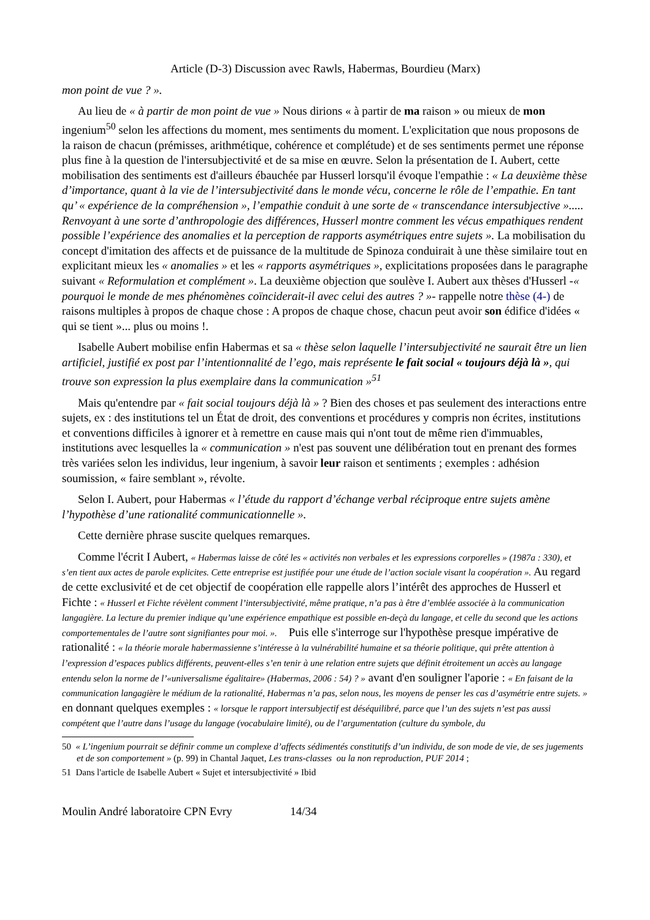Article (D-3) Discussion avec Rawls, Habermas, Bourdieu (Marx)
mon point de vue ? ».
Au lieu de « à partir de mon point de vue » Nous dirions « à partir de ma raison » ou mieux de mon ingenium<sup>50</sup> selon les affections du moment, mes sentiments du moment. L'explicitation que nous proposons de la raison de chacun (prémisses, arithmétique, cohérence et complétude) et de ses sentiments permet une réponse plus fine à la question de l'intersubjectivité et de sa mise en œuvre. Selon la présentation de I. Aubert, cette mobilisation des sentiments est d'ailleurs ébauchée par Husserl lorsqu'il évoque l'empathie : « La deuxième thèse d’importance, quant à la vie de l’intersubjectivité dans le monde vécu, concerne le rôle de l’empathie. En tant qu’ « expérience de la compréhension », l’empathie conduit à une sorte de « transcendance intersubjective »..... Renvoyant à une sorte d’anthropologie des différences, Husserl montre comment les vécus empathiques rendent possible l’expérience des anomalies et la perception de rapports asymétriques entre sujets ». La mobilisation du concept d'imitation des affects et de puissance de la multitude de Spinoza conduirait à une thèse similaire tout en explicitant mieux les « anomalies » et les « rapports asymétriques », explicitations proposées dans le paragraphe suivant « Reformulation et complément ». La deuxième objection que soulève I. Aubert aux thèses d'Husserl -« pourquoi le monde de mes phénomènes coïnciderait-il avec celui des autres ? »- rappelle notre thèse (4-) de raisons multiples à propos de chaque chose : A propos de chaque chose, chacun peut avoir son édifice d'idées « qui se tient »... plus ou moins !.
Isabelle Aubert mobilise enfin Habermas et sa « thèse selon laquelle l’intersubjectivité ne saurait être un lien artificiel, justifié ex post par l’intentionnalité de l’ego, mais représente le fait social « toujours déjà là », qui trouve son expression la plus exemplaire dans la communication »<sup>51</sup>
Mais qu'entendre par « fait social toujours déjà là » ? Bien des choses et pas seulement des interactions entre sujets, ex : des institutions tel un État de droit, des conventions et procédures y compris non écrites, institutions et conventions difficiles à ignorer et à remettre en cause mais qui n'ont tout de même rien d'immuables, institutions avec lesquelles la « communication » n'est pas souvent une délibération tout en prenant des formes très variées selon les individus, leur ingenium, à savoir leur raison et sentiments ; exemples : adhésion soumission, « faire semblant », révolte.
Selon I. Aubert, pour Habermas « l’étude du rapport d’échange verbal réciproque entre sujets amène l’hypothèse d’une rationalité communicationnelle ».
Cette dernière phrase suscite quelques remarques.
Comme l'écrit I Aubert, « Habermas laisse de côté les « activités non verbales et les expressions corporelles » (1987a : 330), et s’en tient aux actes de parole explicites. Cette entreprise est justifiée pour une étude de l’action sociale visant la coopération ». Au regard de cette exclusivité et de cet objectif de coopération elle rappelle alors l’intérêt des approches de Husserl et Fichte : « Husserl et Fichte révèlent comment l’intersubjectivité, même pratique, n’a pas à être d’emblée associée à la communication langagière. La lecture du premier indique qu’une expérience empathique est possible en-deçà du langage, et celle du second que les actions comportementales de l’autre sont signifiantes pour moi. ». Puis elle s'interroge sur l'hypothèse presque impérative de rationalité : « la théorie morale habermassienne s’intéresse à la vulnérabilité humaine et sa théorie politique, qui prête attention à l’expression d’espaces publics différents, peuvent-elles s’en tenir à une relation entre sujets que définit étroitement un accès au langage entendu selon la norme de l’«universalisme égalitaire» (Habermas, 2006 : 54) ? » avant d'en souligner l'aporie : « En faisant de la communication langagière le médium de la rationalité, Habermas n’a pas, selon nous, les moyens de penser les cas d’asymétrie entre sujets. » en donnant quelques exemples : « lorsque le rapport intersubjectif est déséquilibré, parce que l’un des sujets n’est pas aussi compétent que l’autre dans l’usage du langage (vocabulaire limité), ou de l’argumentation (culture du symbole, du
50 « L’ingenium pourrait se définir comme un complexe d’affects sédimentés constitutifs d’un individu, de son mode de vie, de ses jugements et de son comportement » (p. 99) in Chantal Jaquet, Les trans-classes ou la non reproduction, PUF 2014 ;
51 Dans l'article de Isabelle Aubert « Sujet et intersubjectivité » Ibid
Moulin André laboratoire CPN Evry 14/34